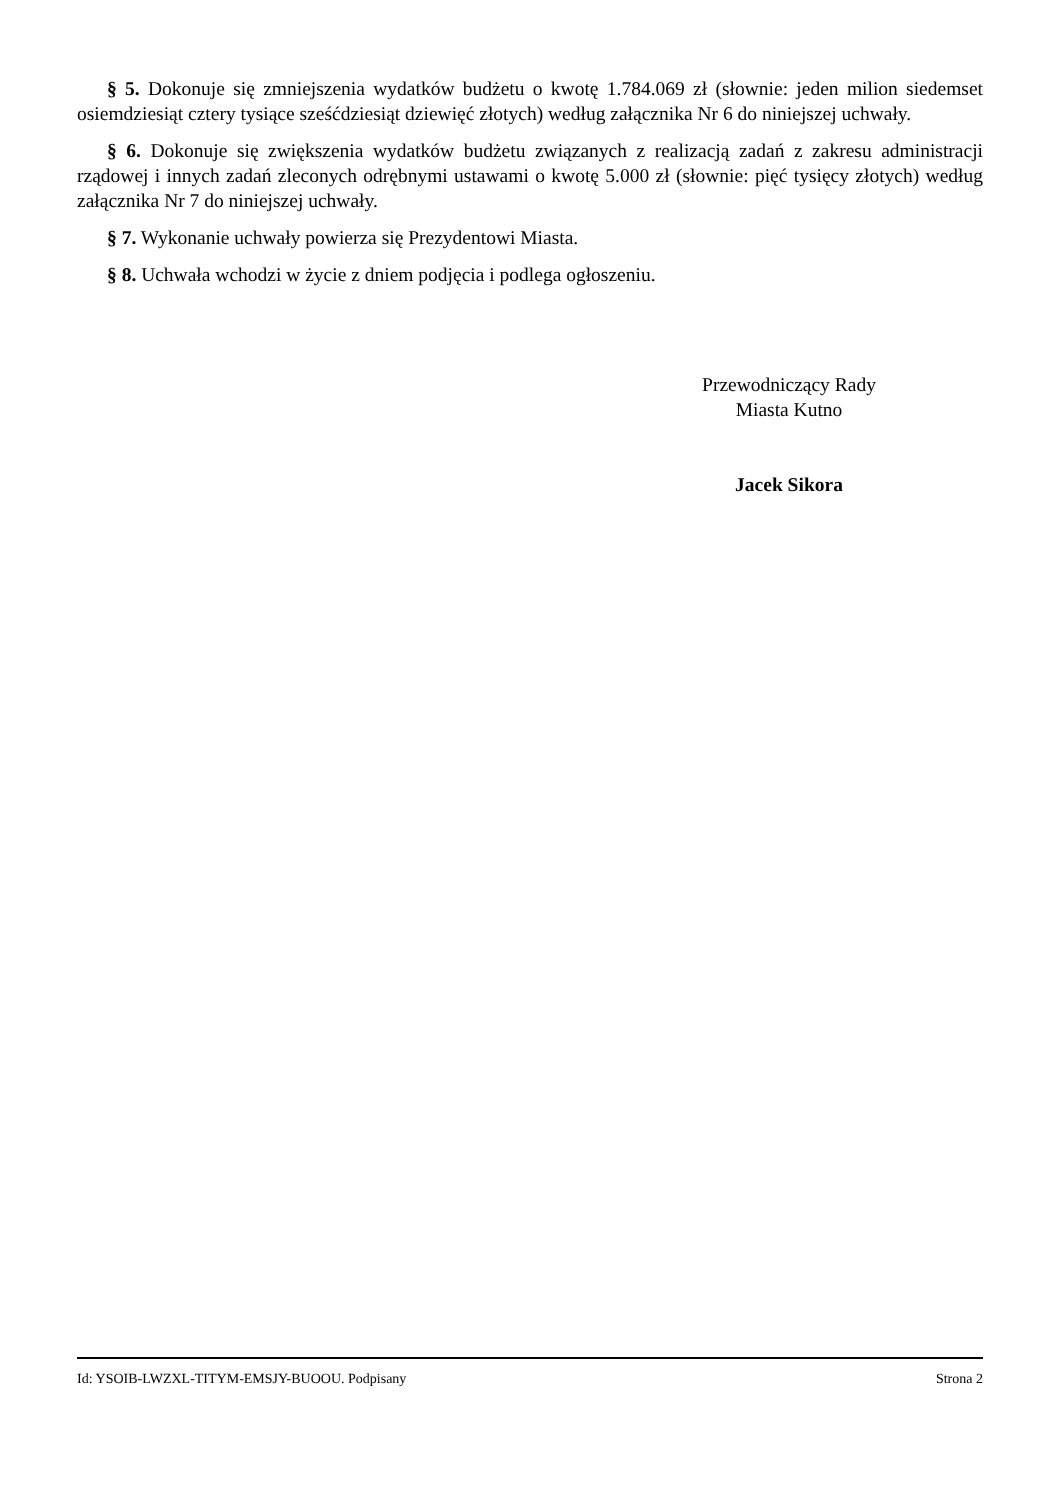§ 5. Dokonuje się zmniejszenia wydatków budżetu o kwotę 1.784.069 zł (słownie: jeden milion siedemset osiemdziesiąt cztery tysiące sześćdziesiąt dziewięć złotych) według załącznika Nr 6 do niniejszej uchwały.
§ 6. Dokonuje się zwiększenia wydatków budżetu związanych z realizacją zadań z zakresu administracji rządowej i innych zadań zleconych odrębnymi ustawami o kwotę 5.000 zł (słownie: pięć tysięcy złotych) według załącznika Nr 7 do niniejszej uchwały.
§ 7. Wykonanie uchwały powierza się Prezydentowi Miasta.
§ 8. Uchwała wchodzi w życie z dniem podjęcia i podlega ogłoszeniu.
Przewodniczący Rady
Miasta Kutno
Jacek Sikora
Id: YSOIB-LWZXL-TITYM-EMSJY-BUOOU. Podpisany Strona 2